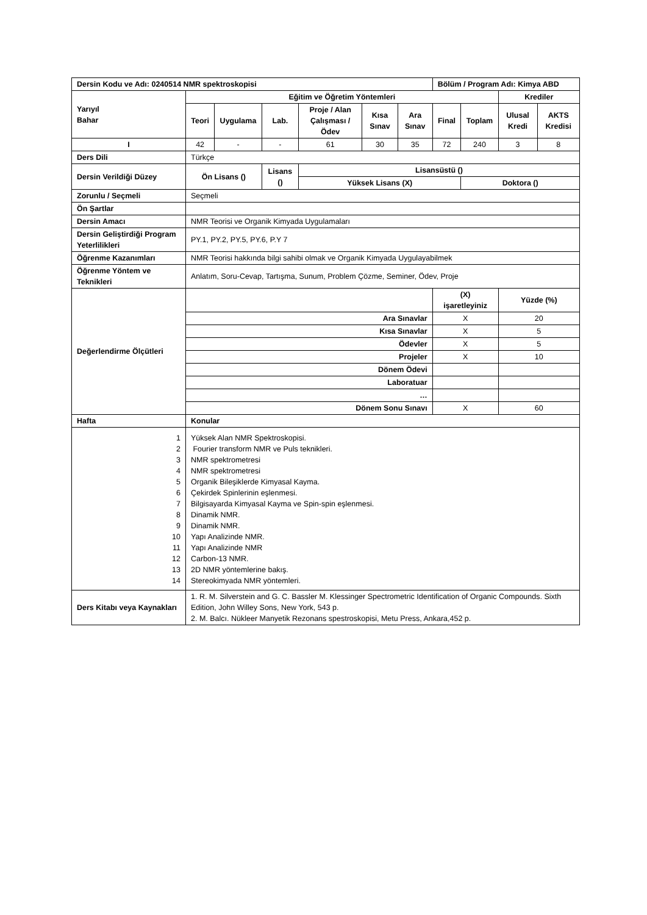| Dersin Kodu ve Adı: 0240514 NMR spektroskopisi | | | | | | | Bölüm / Program Adı: Kimya ABD | | | |
| --- | --- | --- | --- | --- | --- | --- | --- | --- | --- | --- |
| Yarıyıl Bahar | Eğitim ve Öğretim Yöntemleri | | | | | | | | Krediler | |
| | Teori | Uygulama | Lab. | Proje / Alan Çalışması / Ödev | Kısa Sınav | Ara Sınav | Final | Toplam | Ulusal Kredi | AKTS Kredisi |
| I | 42 | - | - | 61 | 30 | 35 | 72 | 240 | 3 | 8 |
| Ders Dili | Türkçe | | | | | | | | | |
| Dersin Verildiği Düzey | Ön Lisans () | | Lisans () | Lisansüstü () | | | | | | |
| | | | | Yüksek Lisans (X) | | | | Doktora () | | |
| Zorunlu / Seçmeli | Seçmeli | | | | | | | | | |
| Ön Şartlar | | | | | | | | | | |
| Dersin Amacı | NMR Teorisi ve Organik Kimyada Uygulamaları | | | | | | | | | |
| Dersin Geliştirdiği Program Yeterlilikleri | PY.1, PY.2, PY.5, PY.6, P.Y 7 | | | | | | | | | |
| Öğrenme Kazanımları | NMR Teorisi hakkında bilgi sahibi olmak ve Organik Kimyada Uygulayabilmek | | | | | | | | | |
| Öğrenme Yöntem ve Teknikleri | Anlatım, Soru-Cevap, Tartışma, Sunum, Problem Çözme, Seminer, Ödev, Proje | | | | | | | | | |
| Değerlendirme Ölçütleri | | | | | | | (X) işaretleyiniz | | Yüzde (%) | |
| | Ara Sınavlar | | | | | | X | | 20 | |
| | Kısa Sınavlar | | | | | | X | | 5 | |
| | Ödevler | | | | | | X | | 5 | |
| | Projeler | | | | | | X | | 10 | |
| | Dönem Ödevi | | | | | | | | | |
| | Laboratuar | | | | | | | | | |
| | … | | | | | | | | | |
| | Dönem Sonu Sınavı | | | | | | X | | 60 | |
| Hafta | Konular | | | | | | | | | |
| 1 2 3 4 5 6 7 8 9 10 11 12 13 14 | Yüksek Alan NMR Spektroskopisi. Fourier transform NMR ve Puls teknikleri. NMR spektrometresi NMR spektrometresi Organik Bileşiklerde Kimyasal Kayma. Çekirdek Spinlerinin eşlenmesi. Bilgisayarda Kimyasal Kayma ve Spin-spin eşlenmesi. Dinamik NMR. Dinamik NMR. Yapı Analizinde NMR. Yapı Analizinde NMR Carbon-13 NMR. 2D NMR yöntemlerine bakış. Stereokimyada NMR yöntemleri. | | | | | | | | | |
| Ders Kitabı veya Kaynakları | 1. R. M. Silverstein and G. C. Bassler M. Klessinger Spectrometric Identification of Organic Compounds. Sixth Edition, John Willey Sons, New York, 543 p. 2. M. Balcı. Nükleer Manyetik Rezonans spestroskopisi, Metu Press, Ankara,452 p. | | | | | | | | | |